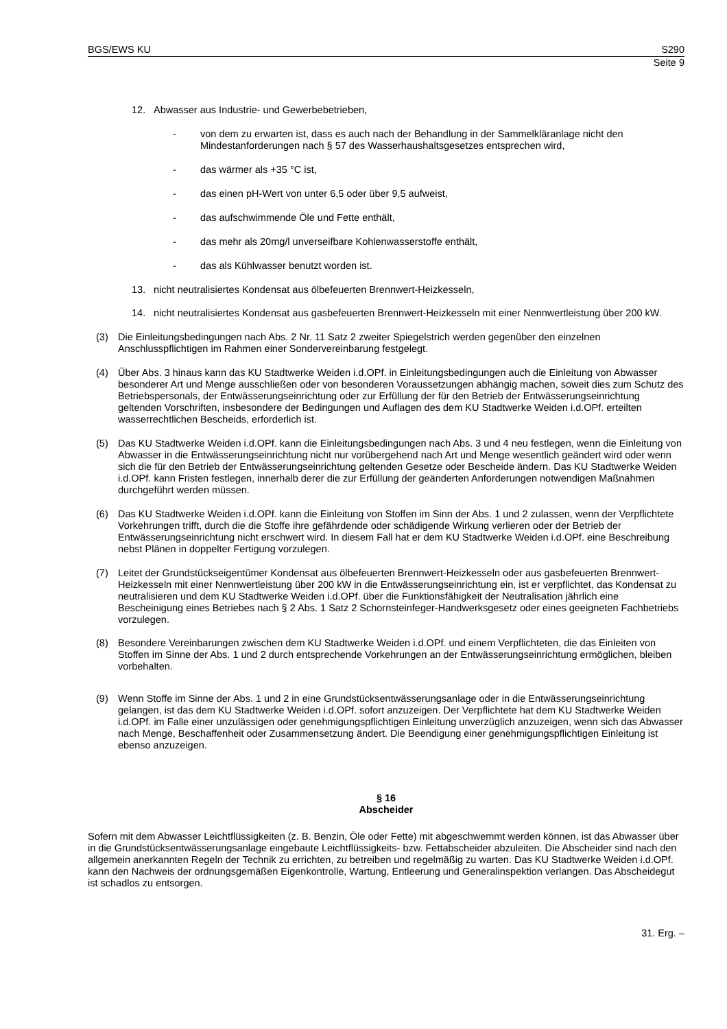BGS/EWS KU S290
Seite 9
12. Abwasser aus Industrie- und Gewerbebetrieben,
- von dem zu erwarten ist, dass es auch nach der Behandlung in der Sammelkläranlage nicht den Mindestanforderungen nach § 57 des Wasserhaushaltsgesetzes entsprechen wird,
- das wärmer als +35 °C ist,
- das einen pH-Wert von unter 6,5 oder über 9,5 aufweist,
- das aufschwimmende Öle und Fette enthält,
- das mehr als 20mg/l unverseifbare Kohlenwasserstoffe enthält,
- das als Kühlwasser benutzt worden ist.
13. nicht neutralisiertes Kondensat aus ölbefeuerten Brennwert-Heizkesseln,
14. nicht neutralisiertes Kondensat aus gasbefeuerten Brennwert-Heizkesseln mit einer Nennwertleistung über 200 kW.
(3) Die Einleitungsbedingungen nach Abs. 2 Nr. 11 Satz 2 zweiter Spiegelstrich werden gegenüber den einzelnen Anschlusspflichtigen im Rahmen einer Sondervereinbarung festgelegt.
(4) Über Abs. 3 hinaus kann das KU Stadtwerke Weiden i.d.OPf. in Einleitungsbedingungen auch die Einleitung von Abwasser besonderer Art und Menge ausschließen oder von besonderen Voraussetzungen abhängig machen, soweit dies zum Schutz des Betriebspersonals, der Entwässerungseinrichtung oder zur Erfüllung der für den Betrieb der Entwässerungseinrichtung geltenden Vorschriften, insbesondere der Bedingungen und Auflagen des dem KU Stadtwerke Weiden i.d.OPf. erteilten wasserrechtlichen Bescheids, erforderlich ist.
(5) Das KU Stadtwerke Weiden i.d.OPf. kann die Einleitungsbedingungen nach Abs. 3 und 4 neu festlegen, wenn die Einleitung von Abwasser in die Entwässerungseinrichtung nicht nur vorübergehend nach Art und Menge wesentlich geändert wird oder wenn sich die für den Betrieb der Entwässerungseinrichtung geltenden Gesetze oder Bescheide ändern. Das KU Stadtwerke Weiden i.d.OPf. kann Fristen festlegen, innerhalb derer die zur Erfüllung der geänderten Anforderungen notwendigen Maßnahmen durchgeführt werden müssen.
(6) Das KU Stadtwerke Weiden i.d.OPf. kann die Einleitung von Stoffen im Sinn der Abs. 1 und 2 zulassen, wenn der Verpflichtete Vorkehrungen trifft, durch die die Stoffe ihre gefährdende oder schädigende Wirkung verlieren oder der Betrieb der Entwässerungseinrichtung nicht erschwert wird. In diesem Fall hat er dem KU Stadtwerke Weiden i.d.OPf. eine Beschreibung nebst Plänen in doppelter Fertigung vorzulegen.
(7) Leitet der Grundstückseigentümer Kondensat aus ölbefeuerten Brennwert-Heizkesseln oder aus gasbefeuerten Brennwert-Heizkesseln mit einer Nennwertleistung über 200 kW in die Entwässerungseinrichtung ein, ist er verpflichtet, das Kondensat zu neutralisieren und dem KU Stadtwerke Weiden i.d.OPf. über die Funktionsfähigkeit der Neutralisation jährlich eine Bescheinigung eines Betriebes nach § 2 Abs. 1 Satz 2 Schornsteinfeger-Handwerksgesetz oder eines geeigneten Fachbetriebs vorzulegen.
(8) Besondere Vereinbarungen zwischen dem KU Stadtwerke Weiden i.d.OPf. und einem Verpflichteten, die das Einleiten von Stoffen im Sinne der Abs. 1 und 2 durch entsprechende Vorkehrungen an der Entwässerungseinrichtung ermöglichen, bleiben vorbehalten.
(9) Wenn Stoffe im Sinne der Abs. 1 und 2 in eine Grundstücksentwässerungsanlage oder in die Entwässerungseinrichtung gelangen, ist das dem KU Stadtwerke Weiden i.d.OPf. sofort anzuzeigen. Der Verpflichtete hat dem KU Stadtwerke Weiden i.d.OPf. im Falle einer unzulässigen oder genehmigungspflichtigen Einleitung unverzüglich anzuzeigen, wenn sich das Abwasser nach Menge, Beschaffenheit oder Zusammensetzung ändert. Die Beendigung einer genehmigungspflichtigen Einleitung ist ebenso anzuzeigen.
§ 16
Abscheider
Sofern mit dem Abwasser Leichtflüssigkeiten (z. B. Benzin, Öle oder Fette) mit abgeschwemmt werden können, ist das Abwasser über in die Grundstücksentwässerungsanlage eingebaute Leichtflüssigkeits- bzw. Fettabscheider abzuleiten. Die Abscheider sind nach den allgemein anerkannten Regeln der Technik zu errichten, zu betreiben und regelmäßig zu warten. Das KU Stadtwerke Weiden i.d.OPf. kann den Nachweis der ordnungsgemäßen Eigenkontrolle, Wartung, Entleerung und Generalinspektion verlangen. Das Abscheidegut ist schadlos zu entsorgen.
31. Erg. –